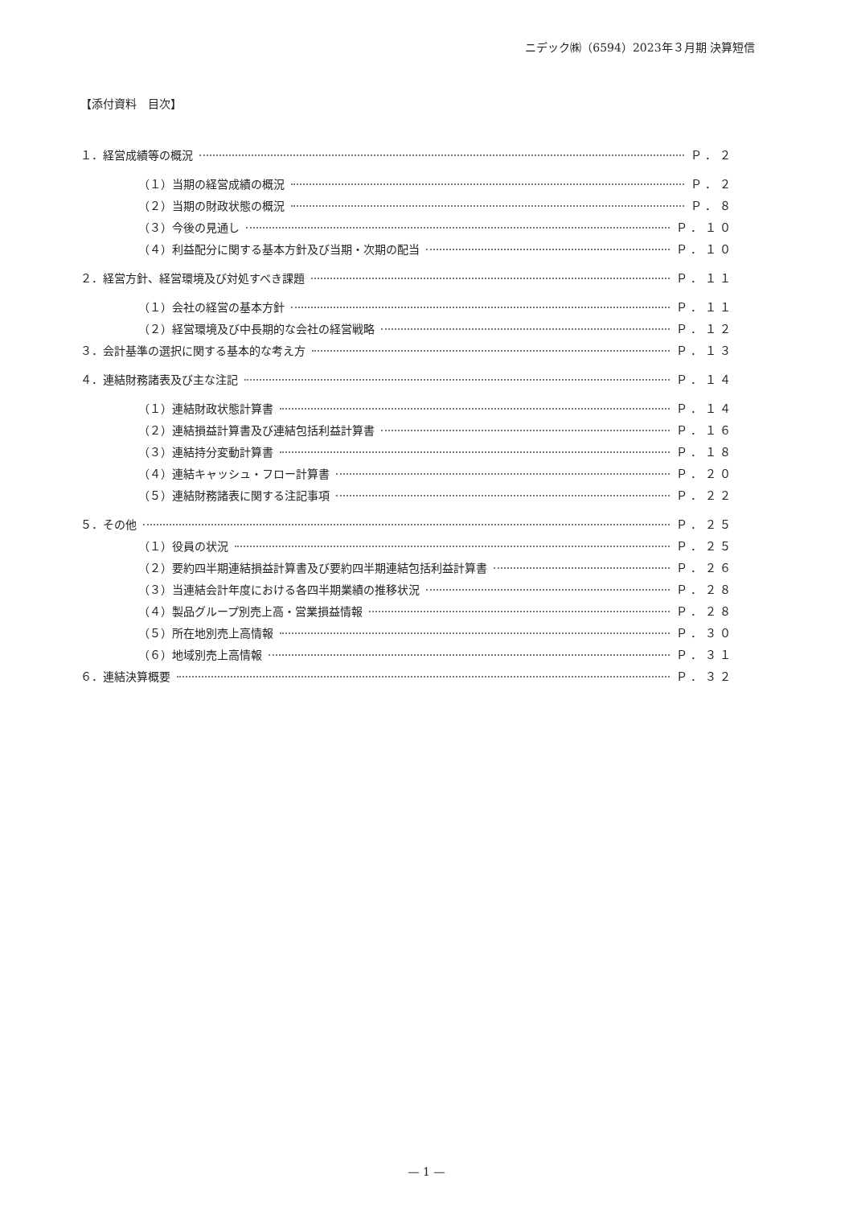ニデック㈱（6594）2023年３月期 決算短信
【添付資料　目次】
１．経営成績等の概況 Ｐ．２
（１）当期の経営成績の概況 Ｐ．２
（２）当期の財政状態の概況 Ｐ．８
（３）今後の見通し Ｐ．１０
（４）利益配分に関する基本方針及び当期・次期の配当 Ｐ．１０
２．経営方針、経営環境及び対処すべき課題 Ｐ．１１
（１）会社の経営の基本方針 Ｐ．１１
（２）経営環境及び中長期的な会社の経営戦略 Ｐ．１２
３．会計基準の選択に関する基本的な考え方 Ｐ．１３
４．連結財務諸表及び主な注記 Ｐ．１４
（１）連結財政状態計算書 Ｐ．１４
（２）連結損益計算書及び連結包括利益計算書 Ｐ．１６
（３）連結持分変動計算書 Ｐ．１８
（４）連結キャッシュ・フロー計算書 Ｐ．２０
（５）連結財務諸表に関する注記事項 Ｐ．２２
５．その他 Ｐ．２５
（１）役員の状況 Ｐ．２５
（２）要約四半期連結損益計算書及び要約四半期連結包括利益計算書 Ｐ．２６
（３）当連結会計年度における各四半期業績の推移状況 Ｐ．２８
（４）製品グループ別売上高・営業損益情報 Ｐ．２８
（５）所在地別売上高情報 Ｐ．３０
（６）地域別売上高情報 Ｐ．３１
６．連結決算概要 Ｐ．３２
— 1 —